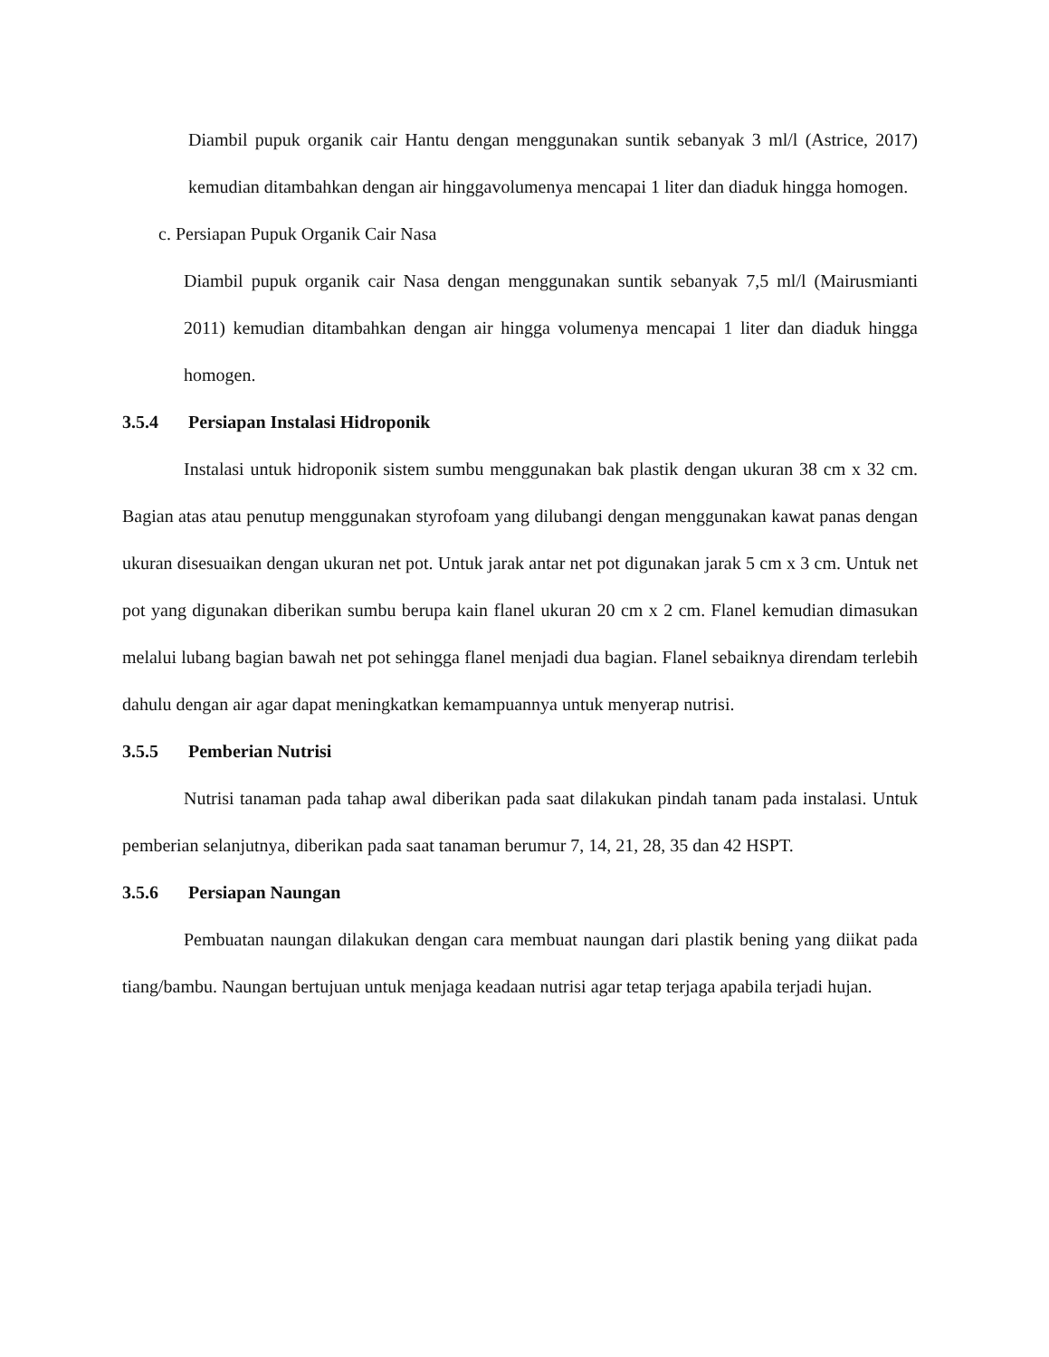Diambil pupuk organik cair Hantu dengan menggunakan suntik sebanyak 3 ml/l (Astrice, 2017) kemudian ditambahkan dengan air hinggavolumenya mencapai 1 liter dan diaduk hingga homogen.
c. Persiapan Pupuk Organik Cair Nasa
Diambil pupuk organik cair Nasa dengan menggunakan suntik sebanyak 7,5 ml/l (Mairusmianti 2011) kemudian ditambahkan dengan air hingga volumenya mencapai 1 liter dan diaduk hingga homogen.
3.5.4 Persiapan Instalasi Hidroponik
Instalasi untuk hidroponik sistem sumbu menggunakan bak plastik dengan ukuran 38 cm x 32 cm. Bagian atas atau penutup menggunakan styrofoam yang dilubangi dengan menggunakan kawat panas dengan ukuran disesuaikan dengan ukuran net pot. Untuk jarak antar net pot digunakan jarak 5 cm x 3 cm. Untuk net pot yang digunakan diberikan sumbu berupa kain flanel ukuran 20 cm x 2 cm. Flanel kemudian dimasukan melalui lubang bagian bawah net pot sehingga flanel menjadi dua bagian. Flanel sebaiknya direndam terlebih dahulu dengan air agar dapat meningkatkan kemampuannya untuk menyerap nutrisi.
3.5.5 Pemberian Nutrisi
Nutrisi tanaman pada tahap awal diberikan pada saat dilakukan pindah tanam pada instalasi. Untuk pemberian selanjutnya, diberikan pada saat tanaman berumur 7, 14, 21, 28, 35 dan 42 HSPT.
3.5.6 Persiapan Naungan
Pembuatan naungan dilakukan dengan cara membuat naungan dari plastik bening yang diikat pada tiang/bambu. Naungan bertujuan untuk menjaga keadaan nutrisi agar tetap terjaga apabila terjadi hujan.